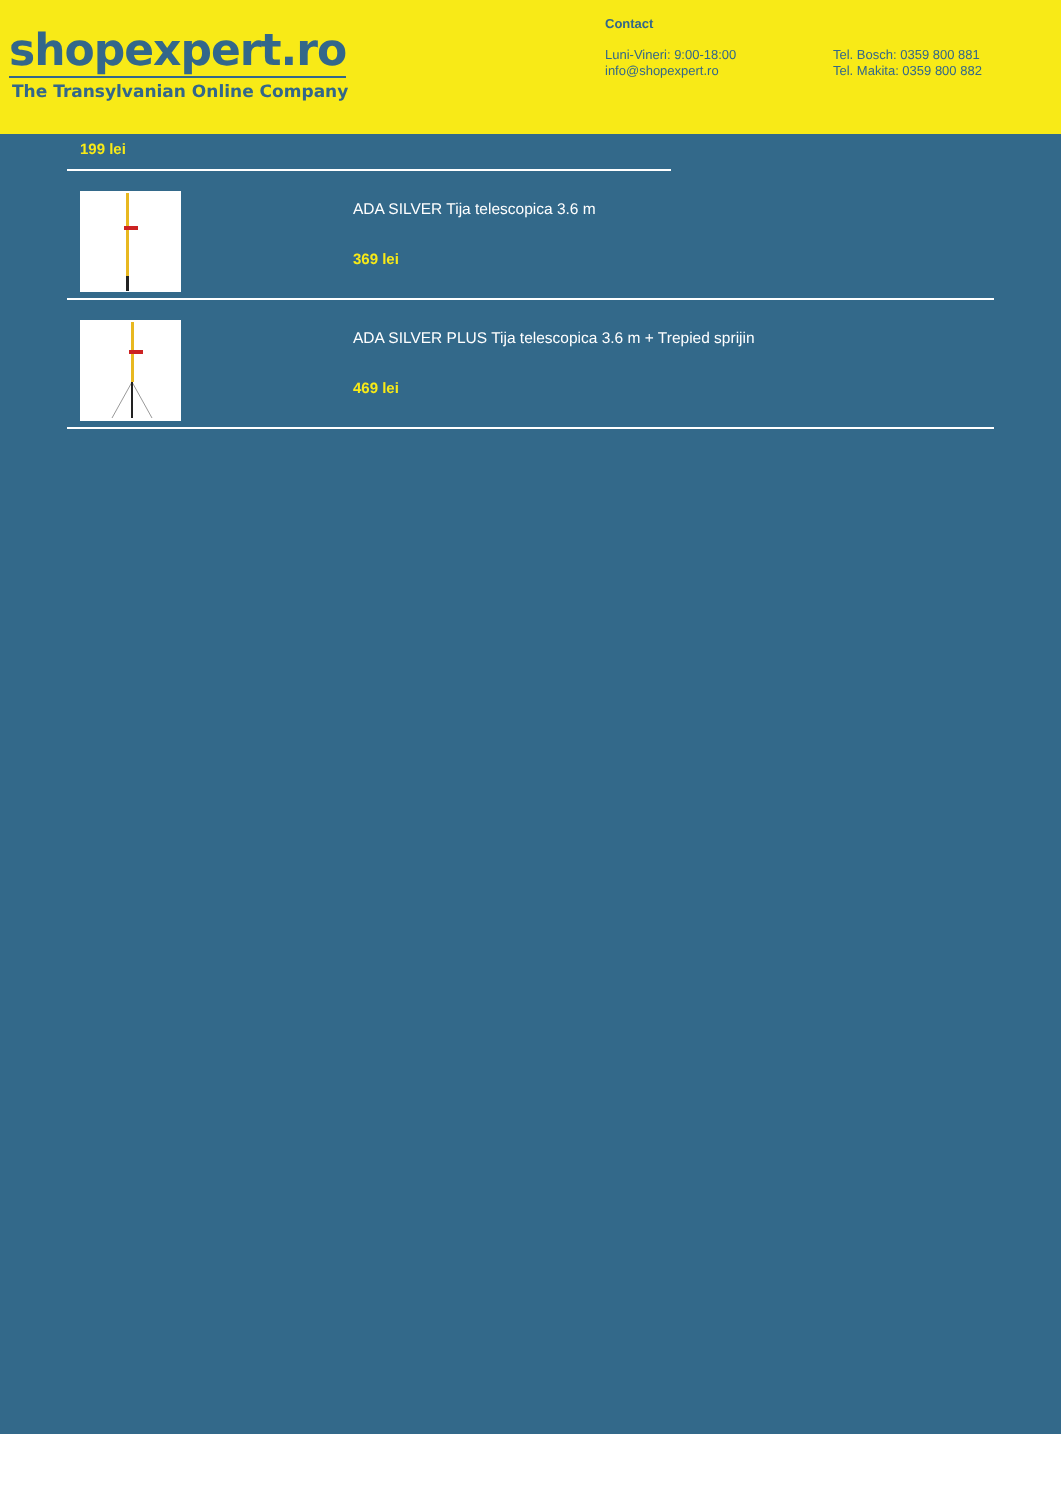shopexpert.ro
The Transylvanian Online Company
Contact
Luni-Vineri: 9:00-18:00
info@shopexpert.ro
Tel. Bosch: 0359 800 881
Tel. Makita: 0359 800 882
199 lei
ADA SILVER Tija telescopica 3.6 m
369 lei
ADA SILVER PLUS Tija telescopica 3.6 m + Trepied sprijin
469 lei